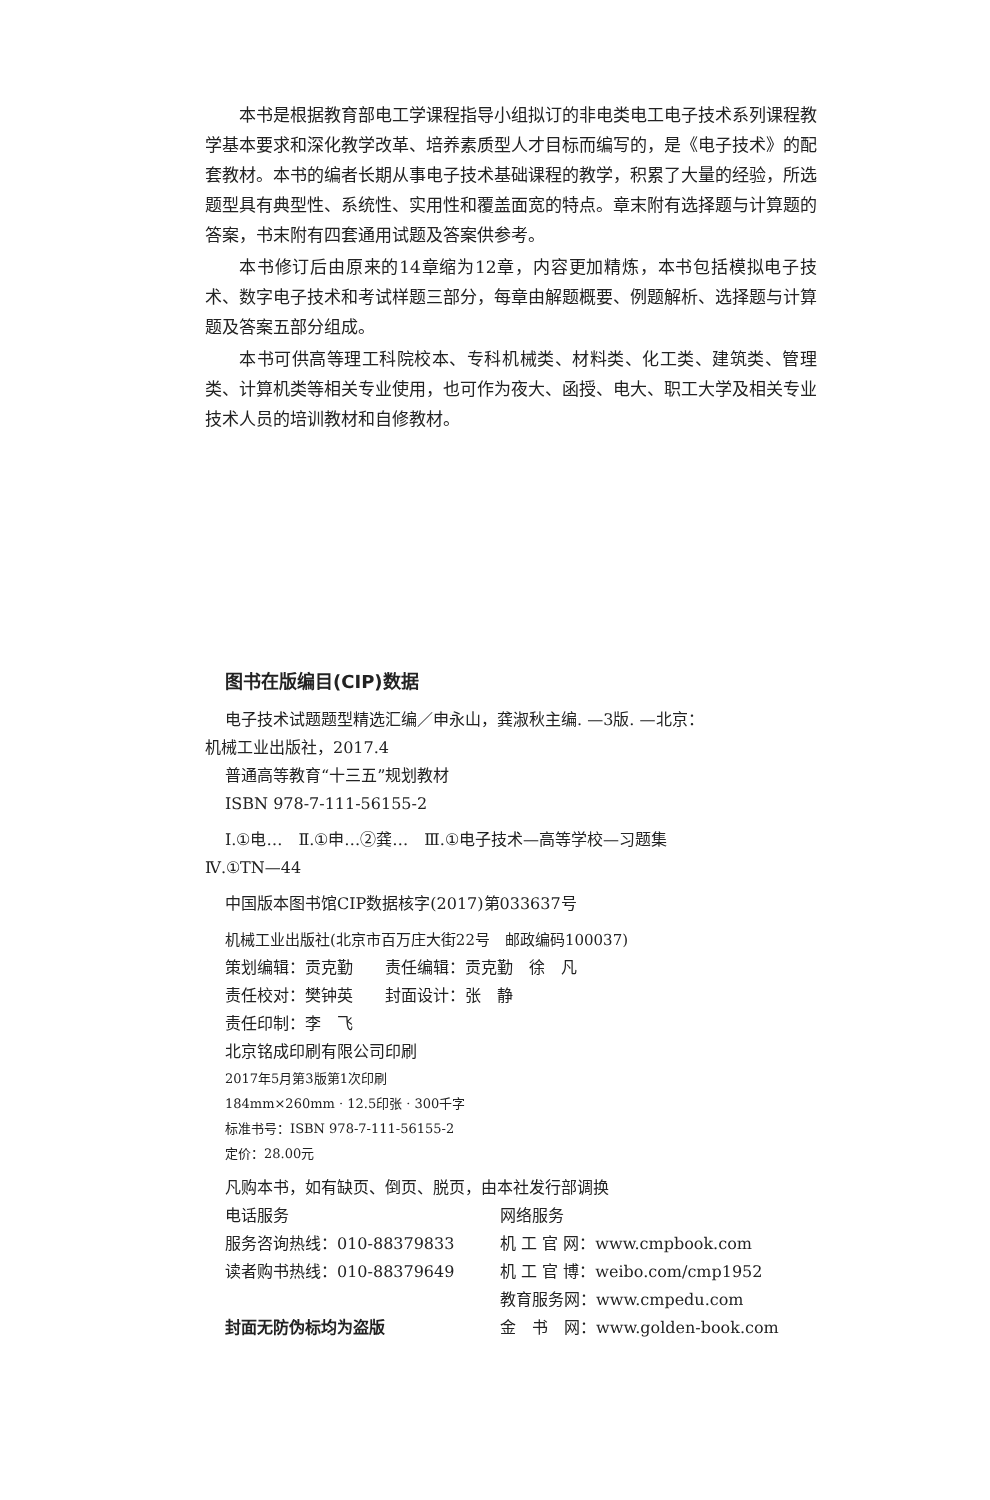本书是根据教育部电工学课程指导小组拟订的非电类电工电子技术系列课程教学基本要求和深化教学改革、培养素质型人才目标而编写的，是《电子技术》的配套教材。本书的编者长期从事电子技术基础课程的教学，积累了大量的经验，所选题型具有典型性、系统性、实用性和覆盖面宽的特点。章末附有选择题与计算题的答案，书末附有四套通用试题及答案供参考。
本书修订后由原来的14章缩为12章，内容更加精炼，本书包括模拟电子技术、数字电子技术和考试样题三部分，每章由解题概要、例题解析、选择题与计算题及答案五部分组成。
本书可供高等理工科院校本、专科机械类、材料类、化工类、建筑类、管理类、计算机类等相关专业使用，也可作为夜大、函授、电大、职工大学及相关专业技术人员的培训教材和自修教材。
图书在版编目(CIP)数据
电子技术试题题型精选汇编／申永山，龚淑秋主编. —3版. —北京：
机械工业出版社，2017.4
普通高等教育“十三五”规划教材
ISBN 978-7-111-56155-2
Ⅰ.①电…　Ⅱ.①申…②龚…　Ⅲ.①电子技术—高等学校—习题集
Ⅳ.①TN—44
中国版本图书馆CIP数据核字(2017)第033637号
机械工业出版社(北京市百万庄大街22号　邮政编码100037)
策划编辑：贡克勤　　责任编辑：贡克勤　徐　凡
责任校对：樊钟英　　封面设计：张　静
责任印制：李　飞
北京铭成印刷有限公司印刷
2017年5月第3版第1次印刷
184mm×260mm · 12.5印张 · 300千字
标准书号：ISBN 978-7-111-56155-2
定价：28.00元
凡购本书，如有缺页、倒页、脱页，由本社发行部调换
电话服务 网络服务
服务咨询热线：010-88379833 机 工 官 网：www.cmpbook.com
读者购书热线：010-88379649 机 工 官 博：weibo.com/cmp1952
教育服务网：www.cmpedu.com
封面无防伪标均为盗版 金　书　网：www.golden-book.com